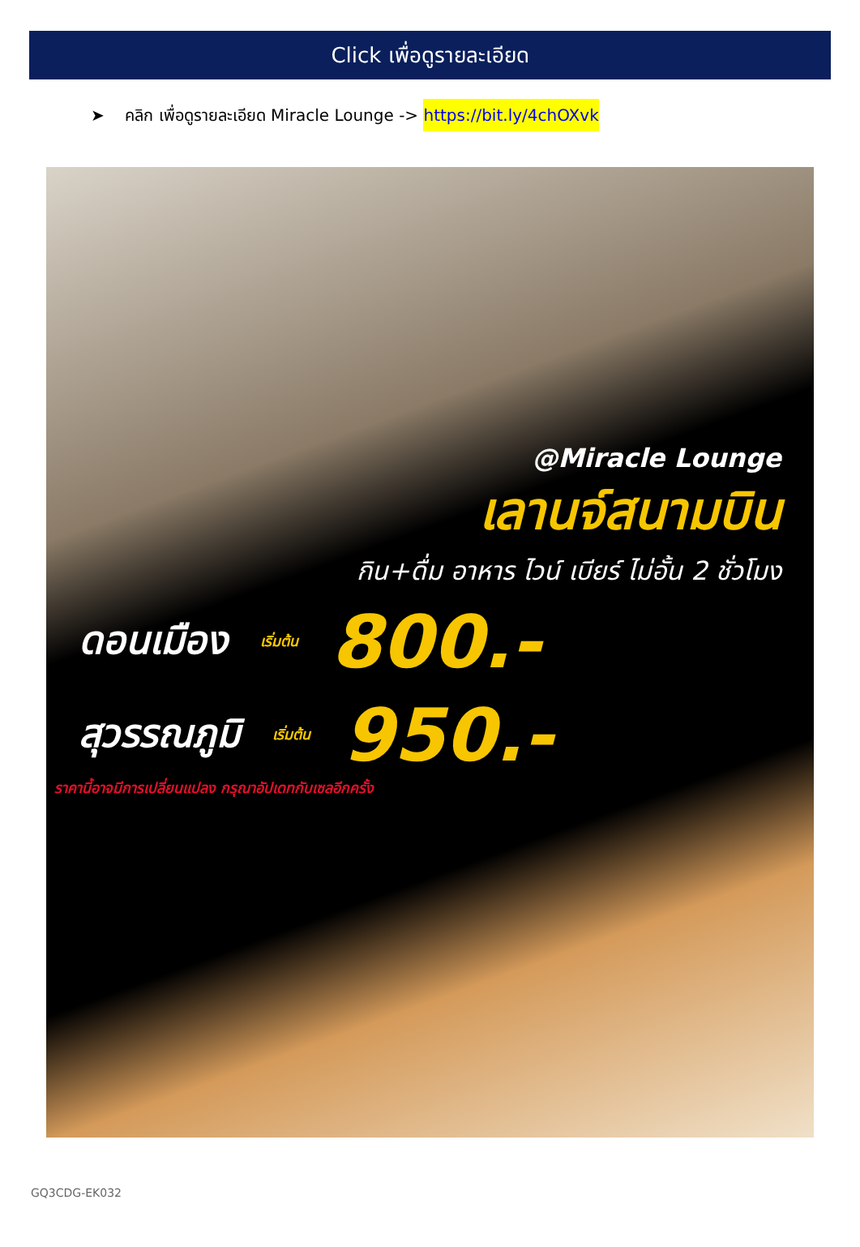Click เพื่อดูรายละเอียด
➤ คลิก เพื่อดูรายละเอียด Miracle Lounge -> https://bit.ly/4chOXvk
@Miracle Lounge
เลานจ์สนามบิน
กิน+ดื่ม อาหาร ไวน์ เบียร์ ไม่อั้น 2 ชั่วโมง
ดอนเมือง เริ่มต้น 800.-
สุวรรณภูมิ เริ่มต้น 950.-
ราคานี้อาจมีการเปลี่ยนแปลง กรุณาอัปเดทกับเซลอีกครั้ง
GQ3CDG-EK032